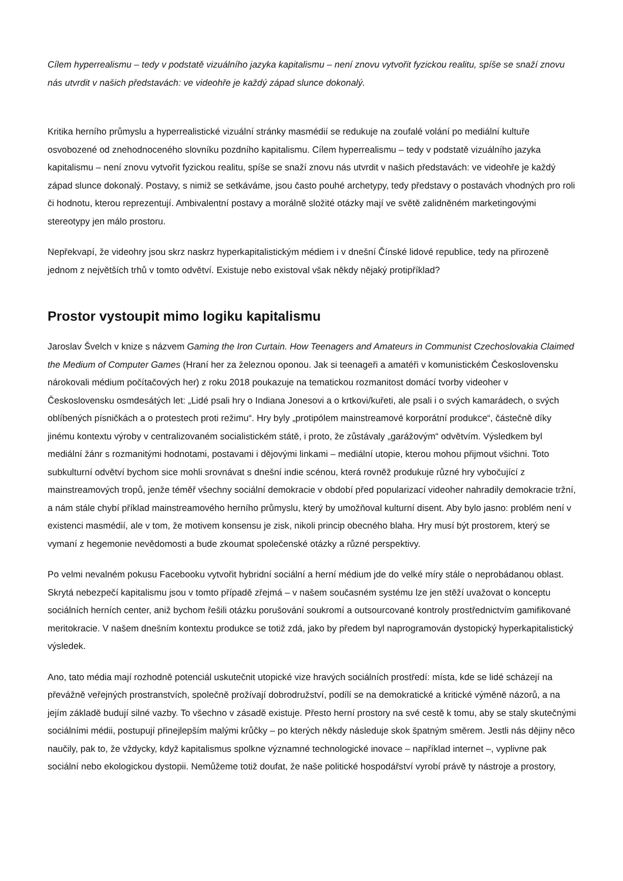Cílem hyperrealismu – tedy v podstatě vizuálního jazyka kapitalismu – není znovu vytvořit fyzickou realitu, spíše se snaží znovu nás utvrdit v našich představách: ve videohře je každý západ slunce dokonalý.
Kritika herního průmyslu a hyperrealistické vizuální stránky masmédií se redukuje na zoufalé volání po mediální kultuře osvobozené od znehodnoceného slovníku pozdního kapitalismu. Cílem hyperrealismu – tedy v podstatě vizuálního jazyka kapitalismu – není znovu vytvořit fyzickou realitu, spíše se snaží znovu nás utvrdit v našich představách: ve videohře je každý západ slunce dokonalý. Postavy, s nimiž se setkáváme, jsou často pouhé archetypy, tedy představy o postavách vhodných pro roli či hodnotu, kterou reprezentují. Ambivalentní postavy a morálně složité otázky mají ve světě zalidněném marketingovými stereotypy jen málo prostoru.
Nepřekvapí, že videohry jsou skrz naskrz hyperkapitalistickým médiem i v dnešní Čínské lidové republice, tedy na přirozeně jednom z největších trhů v tomto odvětví. Existuje nebo existoval však někdy nějaký protipříklad?
Prostor vystoupit mimo logiku kapitalismu
Jaroslav Švelch v knize s názvem Gaming the Iron Curtain. How Teenagers and Amateurs in Communist Czechoslovakia Claimed the Medium of Computer Games (Hraní her za železnou oponou. Jak si teenageři a amatéři v komunistickém Československu nárokovali médium počítačových her) z roku 2018 poukazuje na tematickou rozmanitost domácí tvorby videoher v Československu osmdesátých let: „Lidé psali hry o Indiana Jonesovi a o krtkovi/kuřeti, ale psali i o svých kamarádech, o svých oblíbených písničkách a o protestech proti režimu“. Hry byly „protipólem mainstreamové korporátní produkce“, částečně díky jinému kontextu výroby v centralizovaném socialistickém státě, i proto, že zůstávaly „garážovým“ odvětvím. Výsledkem byl mediální žánr s rozmanitými hodnotami, postavami i dějovými linkami – mediální utopie, kterou mohou přijmout všichni. Toto subkulturní odvětví bychom sice mohli srovnávat s dnešní indie scénou, která rovněž produkuje různé hry vybočující z mainstreamových tropů, jenže téměř všechny sociální demokracie v období před popularizací videoher nahradily demokracie tržní, a nám stále chybí příklad mainstreamového herního průmyslu, který by umožňoval kulturní disent. Aby bylo jasno: problém není v existenci masmédií, ale v tom, že motivem konsensu je zisk, nikoli princip obecného blaha. Hry musí být prostorem, který se vymaní z hegemonie nevědomosti a bude zkoumat společenské otázky a různé perspektivy.
Po velmi nevalném pokusu Facebooku vytvořit hybridní sociální a herní médium jde do velké míry stále o neprobádanou oblast. Skrytá nebezpečí kapitalismu jsou v tomto případě zřejmá – v našem současném systému lze jen stěží uvažovat o konceptu sociálních herních center, aniž bychom řešili otázku porušování soukromí a outsourcované kontroly prostřednictvím gamifikované meritokracie. V našem dnešním kontextu produkce se totiž zdá, jako by předem byl naprogramován dystopický hyperkapitalistický výsledek.
Ano, tato média mají rozhodně potenciál uskutečnit utopické vize hravých sociálních prostředí: místa, kde se lidé scházejí na převážně veřejných prostranstvích, společně prožívají dobrodružství, podílí se na demokratické a kritické výměně názorů, a na jejím základě budují silné vazby. To všechno v zásadě existuje. Přesto herní prostory na své cestě k tomu, aby se staly skutečnými sociálními médii, postupují přinejlepším malými krůčky – po kterých někdy následuje skok špatným směrem. Jestli nás dějiny něco naučily, pak to, že vždycky, když kapitalismus spolkne významné technologické inovace – například internet –, vyplivne pak sociální nebo ekologickou dystopii. Nemůžeme totiž doufat, že naše politické hospodářství vyrobí právě ty nástroje a prostory,